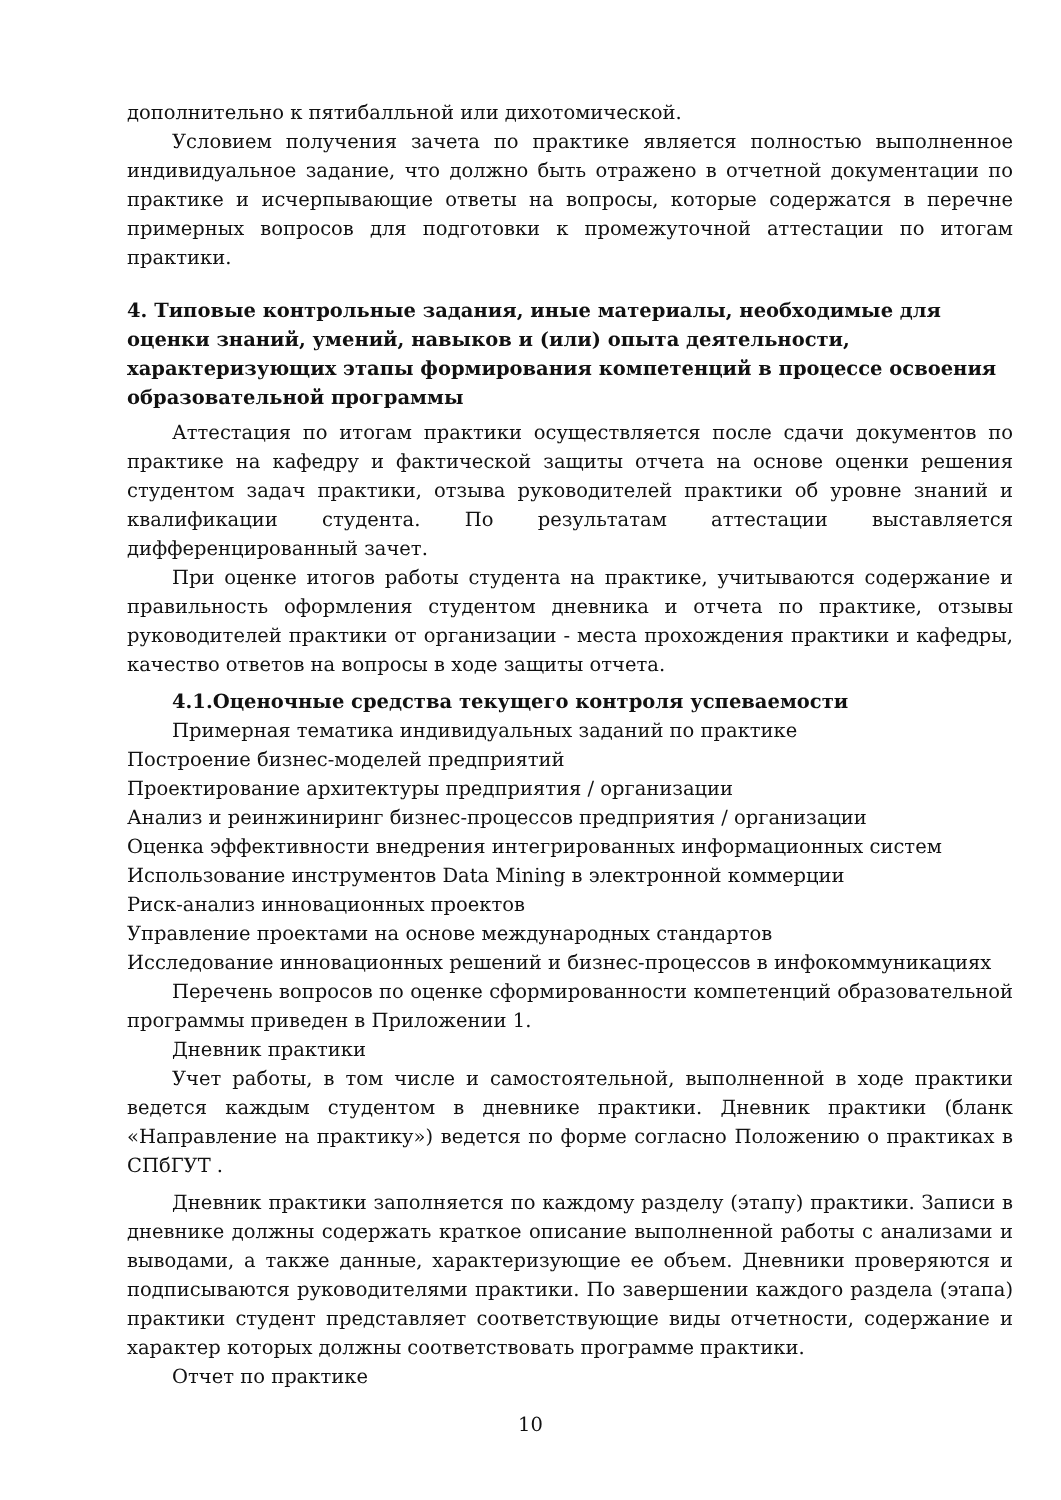дополнительно к пятибалльной или дихотомической.
Условием получения зачета по практике является полностью выполненное индивидуальное задание, что должно быть отражено в отчетной документации по практике и исчерпывающие ответы на вопросы, которые содержатся в перечне примерных вопросов для подготовки к промежуточной аттестации по итогам практики.
4. Типовые контрольные задания, иные материалы, необходимые для оценки знаний, умений, навыков и (или) опыта деятельности, характеризующих этапы формирования компетенций в процессе освоения образовательной программы
Аттестация по итогам практики осуществляется после сдачи документов по практике на кафедру и фактической защиты отчета на основе оценки решения студентом задач практики, отзыва руководителей практики об уровне знаний и квалификации студента. По результатам аттестации выставляется дифференцированный зачет.
При оценке итогов работы студента на практике, учитываются содержание и правильность оформления студентом дневника и отчета по практике, отзывы руководителей практики от организации - места прохождения практики и кафедры, качество ответов на вопросы в ходе защиты отчета.
4.1.Оценочные средства текущего контроля успеваемости
Примерная тематика индивидуальных заданий по практике
Построение бизнес-моделей предприятий
Проектирование архитектуры предприятия / организации
Анализ и реинжиниринг бизнес-процессов предприятия / организации
Оценка эффективности внедрения интегрированных информационных систем
Использование инструментов Data Mining в электронной коммерции
Риск-анализ инновационных проектов
Управление проектами на основе международных стандартов
Исследование инновационных решений и бизнес-процессов в инфокоммуникациях
Перечень вопросов по оценке сформированности компетенций образовательной программы приведен в Приложении 1.
Дневник практики
Учет работы, в том числе и самостоятельной, выполненной в ходе практики ведется каждым студентом в дневнике практики. Дневник практики (бланк «Направление на практику») ведется по форме согласно Положению о практиках в СПбГУТ .
Дневник практики заполняется по каждому разделу (этапу) практики. Записи в дневнике должны содержать краткое описание выполненной работы с анализами и выводами, а также данные, характеризующие ее объем. Дневники проверяются и подписываются руководителями практики. По завершении каждого раздела (этапа) практики студент представляет соответствующие виды отчетности, содержание и характер которых должны соответствовать программе практики.
Отчет по практике
10